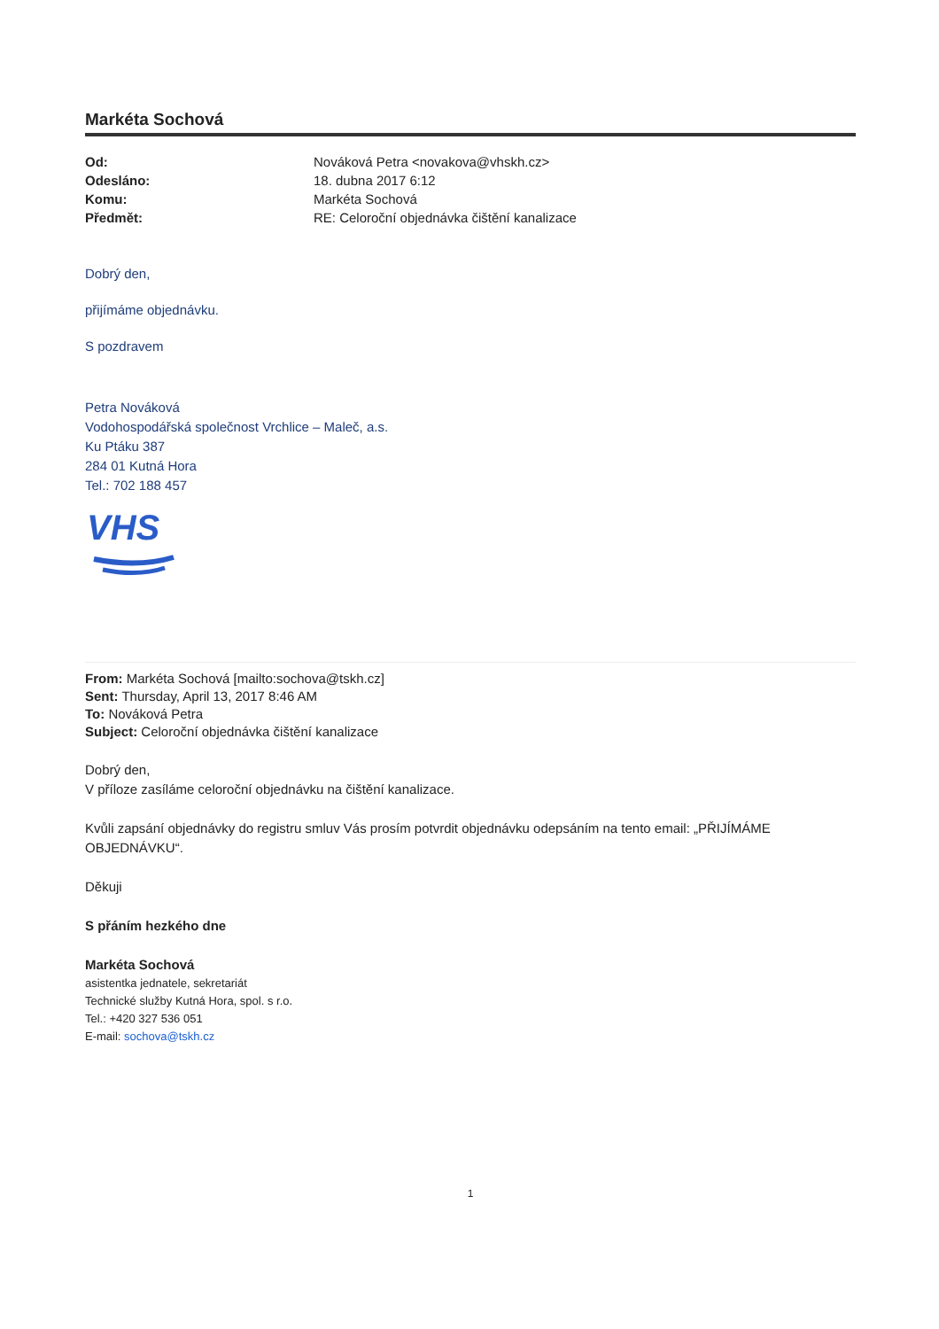Markéta Sochová
| Od: | Nováková Petra <novakova@vhskh.cz> |
| Odesláno: | 18. dubna 2017 6:12 |
| Komu: | Markéta Sochová |
| Předmět: | RE: Celoroční objednávka čištění kanalizace |
Dobrý den,
přijímáme objednávku.
S pozdravem
Petra Nováková
Vodohospodářská společnost Vrchlice – Maleč, a.s.
Ku Ptáku 387
284 01 Kutná Hora
Tel.: 702 188 457
VHS
From: Markéta Sochová [mailto:sochova@tskh.cz]
Sent: Thursday, April 13, 2017 8:46 AM
To: Nováková Petra
Subject: Celoroční objednávka čištění kanalizace
Dobrý den,
V příloze zasíláme celoroční objednávku na čištění kanalizace.
Kvůli zapsání objednávky do registru smluv Vás prosím potvrdit objednávku odepsáním na tento email: „PŘIJÍMÁME OBJEDNÁVKU“.
Děkuji
S přáním hezkého dne
Markéta Sochová
asistentka jednatele, sekretariát
Technické služby Kutná Hora, spol. s r.o.
Tel.: +420 327 536 051
E-mail: sochova@tskh.cz
1